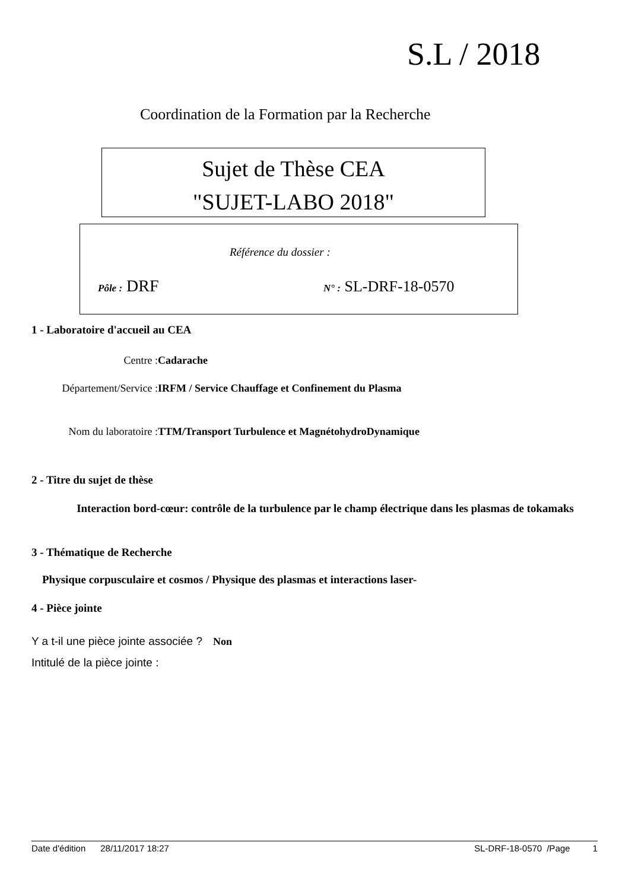S.L / 2018
Coordination de la Formation par la Recherche
Sujet de Thèse CEA
"SUJET-LABO 2018"
Référence du dossier :
Pôle : DRF N° : SL-DRF-18-0570
1 - Laboratoire d'accueil au CEA
Centre : Cadarache
Département/Service : IRFM / Service Chauffage et Confinement du Plasma
Nom du laboratoire : TTM/Transport Turbulence et MagnétohydroDynamique
2 - Titre du sujet de thèse
Interaction bord-cœur: contrôle de la turbulence par le champ électrique dans les plasmas de tokamaks
3 - Thématique de Recherche
Physique corpusculaire et cosmos / Physique des plasmas et interactions laser-
4 - Pièce jointe
Y a t-il une pièce jointe associée ? Non
Intitulé de la pièce jointe :
Date d'édition 28/11/2017 18:27 SL-DRF-18-0570 /Page 1